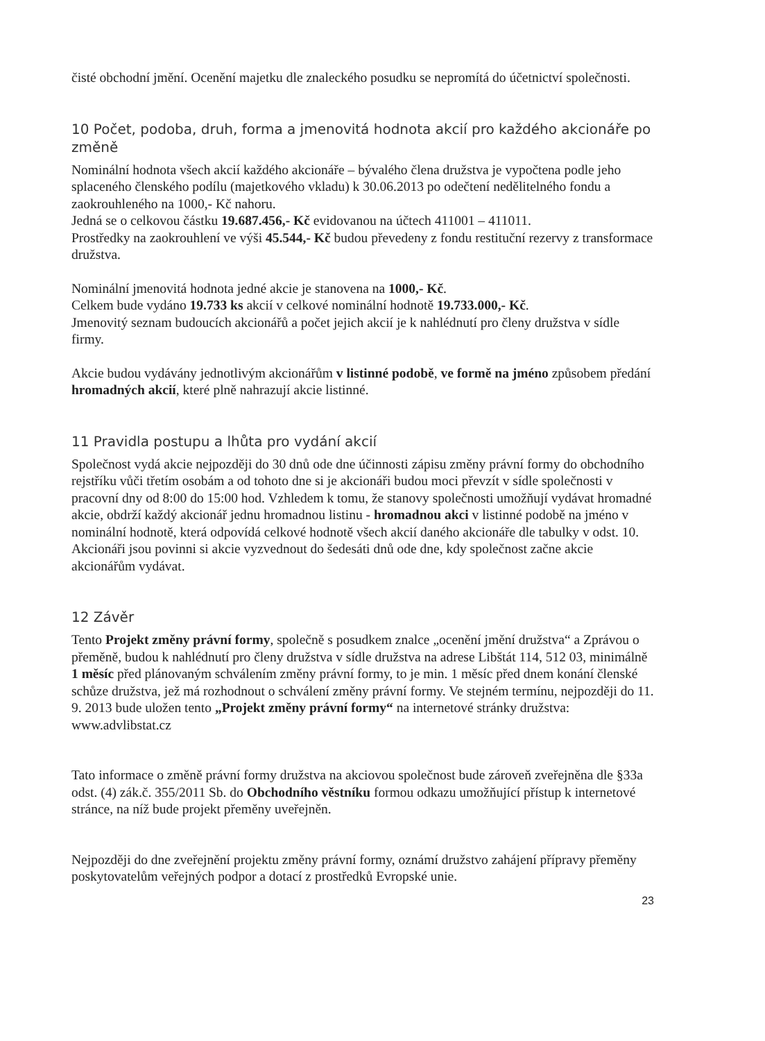čisté obchodní jmění. Ocenění majetku dle znaleckého posudku se nepromítá do účetnictví společnosti.
10 Počet, podoba, druh, forma a jmenovitá hodnota akcií pro každého akcionáře po změně
Nominální hodnota všech akcií každého akcionáře – bývalého člena družstva je vypočtena podle jeho splaceného členského podílu (majetkového vkladu) k 30.06.2013 po odečtení nedělitelného fondu a zaokrouhleného na 1000,- Kč nahoru.
Jedná se o celkovou částku 19.687.456,- Kč evidovanou na účtech 411001 – 411011.
Prostředky na zaokrouhlení ve výši 45.544,- Kč budou převedeny z fondu restituční rezervy z transformace družstva.
Nominální jmenovitá hodnota jedné akcie je stanovena na 1000,- Kč.
Celkem bude vydáno 19.733 ks akcií v celkové nominální hodnotě 19.733.000,- Kč.
Jmenovitý seznam budoucích akcionářů a počet jejich akcií je k nahlédnutí pro členy družstva v sídle firmy.
Akcie budou vydávány jednotlivým akcionářům v listinné podobě, ve formě na jméno způsobem předání hromadných akcií, které plně nahrazují akcie listinné.
11 Pravidla postupu a lhůta pro vydání akcií
Společnost vydá akcie nejpozději do 30 dnů ode dne účinnosti zápisu změny právní formy do obchodního rejstříku vůči třetím osobám a od tohoto dne si je akcionáři budou moci převzít v sídle společnosti v pracovní dny od 8:00 do 15:00 hod. Vzhledem k tomu, že stanovy společnosti umožňují vydávat hromadné akcie, obdrží každý akcionář jednu hromadnou listinu - hromadnou akci v listinné podobě na jméno v nominální hodnotě, která odpovídá celkové hodnotě všech akcií daného akcionáře dle tabulky v odst. 10.
Akcionáři jsou povinni si akcie vyzvednout do šedesáti dnů ode dne, kdy společnost začne akcie akcionářům vydávat.
12 Závěr
Tento Projekt změny právní formy, společně s posudkem znalce „ocenění jmění družstva“ a Zprávou o přeměně, budou k nahlédnutí pro členy družstva v sídle družstva na adrese Libštát 114, 512 03, minimálně 1 měsíc před plánovaným schválením změny právní formy, to je min. 1 měsíc před dnem konání členské schůze družstva, jež má rozhodnout o schválení změny právní formy. Ve stejném termínu, nejpozději do 11. 9. 2013 bude uložen tento „Projekt změny právní formy“ na internetové stránky družstva: www.advlibstat.cz
Tato informace o změně právní formy družstva na akciovou společnost bude zároveň zveřejněna dle §33a odst. (4) zák.č. 355/2011 Sb. do Obchodního věstníku formou odkazu umožňující přístup k internetové stránce, na níž bude projekt přeměny uveřejněn.
Nejpozději do dne zveřejnění projektu změny právní formy, oznámí družstvo zahájení přípravy přeměny poskytovatelům veřejných podpor a dotací z prostředků Evropské unie.
23